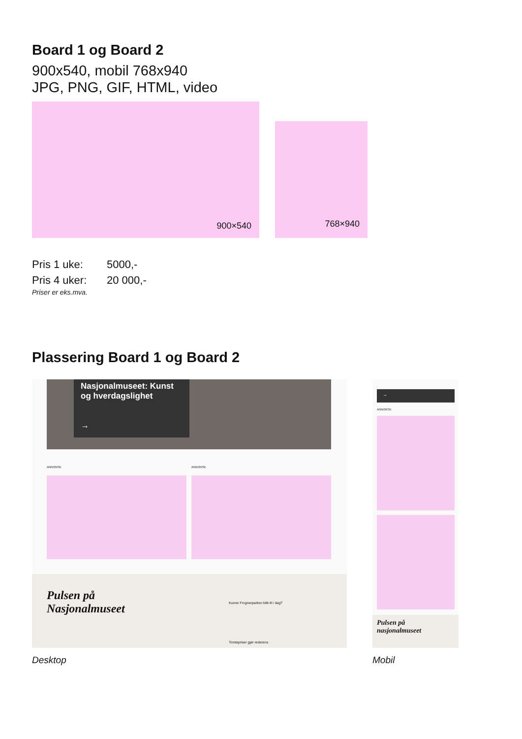Board 1 og Board 2
900x540, mobil 768x940
JPG, PNG, GIF, HTML, video
900×540
768×940
Pris 1 uke: 5000,-
Pris 4 uker: 20 000,-
Priser er eks.mva.
Plassering Board 1 og Board 2
Nasjonalmuseet: Kunst og hverdagslighet
→
ANNONSE ANNONSE
Pulsen på
Nasjonalmuseet
Kunne Frognerparken blitt til i dag?
Tomtepriser gjør rederens
Desktop
→
ANNONSE
Pulsen på
nasjonalmuseet
Mobil